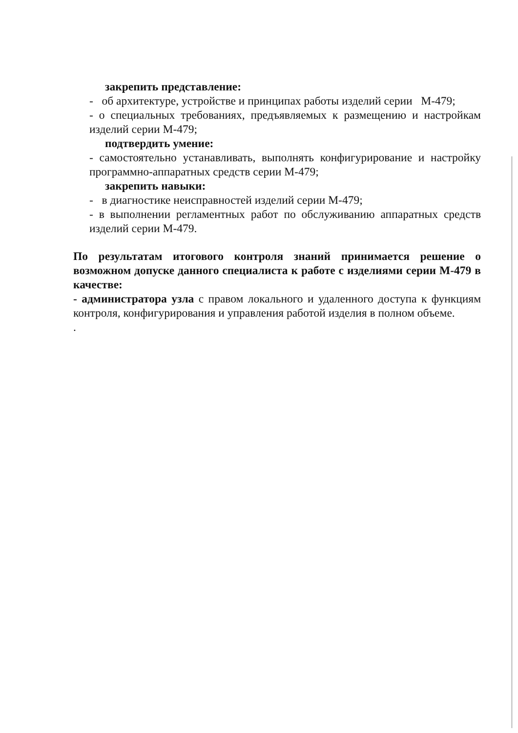закрепить представление:
- об архитектуре, устройстве и принципах работы изделий серии М-479;
- о специальных требованиях, предъявляемых к размещению и настройкам изделий серии М-479;
подтвердить умение:
- самостоятельно устанавливать, выполнять конфигурирование и настройку программно-аппаратных средств серии М-479;
закрепить навыки:
- в диагностике неисправностей изделий серии М-479;
- в выполнении регламентных работ по обслуживанию аппаратных средств изделий серии М-479.
По результатам итогового контроля знаний принимается решение о возможном допуске данного специалиста к работе с изделиями серии М-479 в качестве:
- администратора узла с правом локального и удаленного доступа к функциям контроля, конфигурирования и управления работой изделия в полном объеме.
.